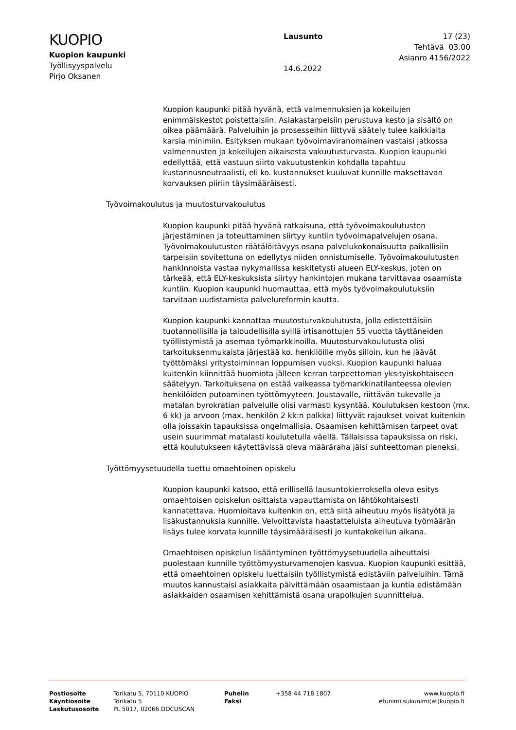KUOPIO
Kuopion kaupunki
Työllisyyspalvelu
Pirjo Oksanen
Lausunto
14.6.2022
17 (23)
Tehtävä 03.00
Asianro 4156/2022
Kuopion kaupunki pitää hyvänä, että valmennuksien ja kokeilujen enimmäiskestot poistettaisiin. Asiakastarpeisiin perustuva kesto ja sisältö on oikea päämäärä. Palveluihin ja prosesseihin liittyvä säätely tulee kaikkialta karsia minimiin. Esityksen mukaan työvoimaviranomainen vastaisi jatkossa valmennusten ja kokeilujen aikaisesta vakuutusturvasta. Kuopion kaupunki edellyttää, että vastuun siirto vakuutustenkin kohdalla tapahtuu kustannusneutraalisti, eli ko. kustannukset kuuluvat kunnille maksettavan korvauksen piiriin täysimääräisesti.
Työvoimakoulutus ja muutosturvakoulutus
Kuopion kaupunki pitää hyvänä ratkaisuna, että työvoimakoulutusten järjestäminen ja toteuttaminen siirtyy kuntiin työvoimapalvelujen osana. Työvoimakoulutusten räätälöitävyys osana palvelukokonaisuutta paikallisiin tarpeisiin sovitettuna on edellytys niiden onnistumiselle. Työvoimakoulutusten hankinnoista vastaa nykymallissa keskitetysti alueen ELY-keskus, joten on tärkeää, että ELY-keskuksista siirtyy hankintojen mukana tarvittavaa osaamista kuntiin. Kuopion kaupunki huomauttaa, että myös työvoimakoulutuksiin tarvitaan uudistamista palvelureformin kautta.
Kuopion kaupunki kannattaa muutosturvakoulutusta, jolla edistettäisiin tuotannollisilla ja taloudellisilla syillä irtisanottujen 55 vuotta täyttäneiden työllistymistä ja asemaa työmarkkinoilla. Muutosturvakoulutusta olisi tarkoituksenmukaista järjestää ko. henkilöille myös silloin, kun he jäävät työttömäksi yritystoiminnan loppumisen vuoksi. Kuopion kaupunki haluaa kuitenkin kiinnittää huomiota jälleen kerran tarpeettoman yksityiskohtaiseen säätelyyn. Tarkoituksena on estää vaikeassa työmarkkinatilanteessa olevien henkilöiden putoaminen työttömyyteen. Joustavalle, riittävän tukevalle ja matalan byrokratian palvelulle olisi varmasti kysyntää. Koulutuksen kestoon (mx. 6 kk) ja arvoon (max. henkilön 2 kk:n palkka) liittyvät rajaukset voivat kuitenkin olla joissakin tapauksissa ongelmallisia. Osaamisen kehittämisen tarpeet ovat usein suurimmat matalasti koulutetulla väellä. Tällaisissa tapauksissa on riski, että koulutukseen käytettävissä oleva määräraha jäisi suhteettoman pieneksi.
Työttömyysetuudella tuettu omaehtoinen opiskelu
Kuopion kaupunki katsoo, että erillisellä lausuntokierroksella oleva esitys omaehtoisen opiskelun osittaista vapauttamista on lähtökohtaisesti kannatettava. Huomioitava kuitenkin on, että siitä aiheutuu myös lisätyötä ja lisäkustannuksia kunnille. Velvoittavista haastatteluista aiheutuva työmäärän lisäys tulee korvata kunnille täysimääräisesti jo kuntakokeilun aikana.
Omaehtoisen opiskelun lisääntyminen työttömyysetuudella aiheuttaisi puolestaan kunnille työttömyysturvamenojen kasvua. Kuopion kaupunki esittää, että omaehtoinen opiskelu luettaisiin työllistymistä edistäviin palveluihin. Tämä muutos kannustaisi asiakkaita päivittämään osaamistaan ja kuntia edistämään asiakkaiden osaamisen kehittämistä osana urapolkujen suunnittelua.
Postiosoite
Käyntiosoite
Laskutusosoite
Torikatu 5, 70110 KUOPIO
Torikatu 5
PL 5017, 02066 DOCUSCAN
Puhelin
Faksi
+358 44 718 1807 www.kuopio.fi
etunimi.sukunimi(at)kuopio.fi